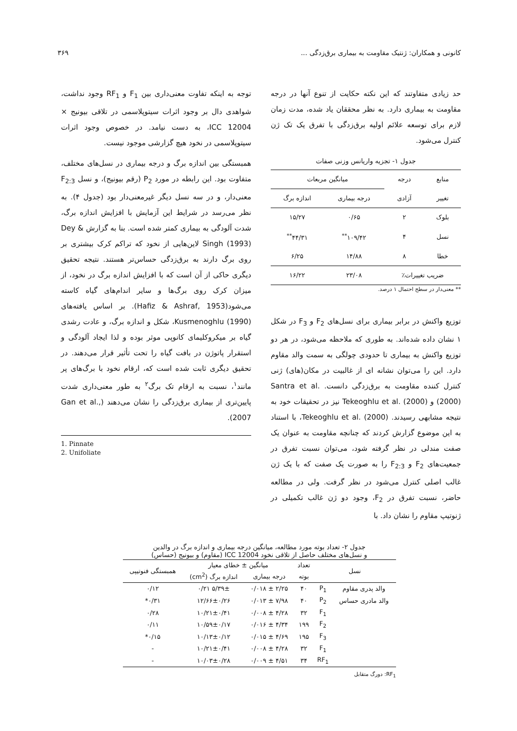کانونی و همکاران: ژنتیک مقاومت به بیماری برق‌زدگی ... ۳۶۹
حد زیادی متفاوتند که این نکته حکایت از تنوع آنها در درجه مقاومت به بیماری دارد. به نظر محققان یاد شده، مدت زمان لازم برای توسعه علائم اولیه برق‌زدگی با تفرق یک تک ژن کنترل می‌شود.
جدول ۱- تجزیه واریانس وزنی صفات
| منابع | درجه | میانگین مربعات | |
| تغییر | آزادی | درجه بیماری | اندازه برگ |
| بلوک | ۲ | ۰/۶۵ | ۱۵/۲۷ |
| نسل | ۴ | ۱۰۹/۴۲<sup>**</sup> | ۴۴/۳۱<sup>**</sup> |
| خطا | ۸ | ۱۴/۸۸ | ۶/۲۵ |
| ضریب تغییرات٪ | | ۲۳/۰۸ | ۱۶/۲۲ |
** معنی‌دار در سطح احتمال ۱ درصد.
توزیع واکنش در برابر بیماری برای نسل‌های F<sub>2</sub> و F<sub>3</sub> در شکل ۱ نشان داده شده‌اند. به طوری که ملاحظه می‌شود، در هر دو توزیع واکنش به بیماری تا حدودی چولگی به سمت والد مقاوم دارد. این را می‌توان نشانه ای از غالبیت در مکان(های) ژنی کنترل کننده مقاومت به برق‌زدگی دانست. Santra et al. (2000) و Tekeoghlu et al. (2000) نیز در تحقیقات خود به نتیجه مشابهی رسیدند. Tekeoghlu et al. (2000)، با استناد به این موضوع گزارش کردند که چنانچه مقاومت به عنوان یک صفت مندلی در نظر گرفته شود، می‌توان نسبت تفرق در جمعیت‌های F<sub>2</sub> و F<sub>2:3</sub> را به صورت یک صفت که با یک ژن غالب اصلی کنترل می‌شود در نظر گرفت. ولی در مطالعه حاضر، نسبت تفرق در F<sub>2</sub>، وجود دو ژن غالب تکمیلی در ژنوتیپ مقاوم را نشان داد. با
توجه به اینکه تفاوت معنی‌داری بین F<sub>1</sub> و RF<sub>1</sub> وجود نداشت، شواهدی دال بر وجود اثرات سیتوپلاسمی در تلاقی بیونیج × ICC 12004، به دست نیامد. در خصوص وجود اثرات سیتوپلاسمی در نخود هیچ گزارشی موجود نیست.
همبستگی بین اندازه برگ و درجه بیماری در نسل‌های مختلف، متفاوت بود. این رابطه در مورد P<sub>2</sub> (رقم بیونیج)، و نسل F<sub>2:3</sub> معنی‌دار، و در سه نسل دیگر غیرمعنی‌دار بود (جدول ۴). به نظر می‌رسد در شرایط این آزمایش با افزایش اندازه برگ، شدت آلودگی به بیماری کمتر شده است. بنا به گزارش Dey & Singh (1993) لاین‌هایی از نخود که تراکم کرک بیشتری بر روی برگ دارند به برق‌زدگی حساس‌تر هستند. نتیجه تحقیق دیگری حاکی از آن است که با افزایش اندازه برگ در نخود، از میزان کرک روی برگ‌ها و سایر اندام‌های گیاه کاسته می‌شود(Hafiz & Ashraf, 1953). بر اساس یافته‌های Kusmenoghlu (1990)، شکل و اندازه برگ، و عادت رشدی گیاه بر میکروکلیمای کانوپی موثر بوده و لذا ایجاد آلودگی و استقرار پاتوژن در بافت گیاه را تحت تأثیر قرار می‌دهند. در تحقیق دیگری ثابت شده است که، ارقام نخود با برگ‌های پر مانند<sup>۱</sup>، نسبت به ارقام تک برگ<sup>۲</sup> به طور معنی‌داری شدت پایین‌تری از بیماری برق‌زدگی را نشان می‌دهند (Gan et al., 2007).
1. Pinnate
2. Unifoliate
جدول ۲- تعداد بوته مورد مطالعه، میانگین درجه بیماری و اندازه برگ در والدین
و نسل‌های مختلف حاصل از تلاقی نخود ICC 12004 (مقاوم) و بیونیج (حساس)
| نسل | | تعداد | میانگین ± خطای معیار | | همبستگی فنوتیپی |
| | | بوته | درجه بیماری | اندازه برگ (cm<sup>2</sup>) | |
| والد پدری مقاوم | P<sub>1</sub> | ۴۰ | ۲/۲۵ ± ۰/۰۱۸ | ۵/۳۹± ۰/۲۱ | ۰/۱۲ |
| والد مادری حساس | P<sub>2</sub> | ۴۰ | ۷/۹۸ ± ۰/۰۱۳ | ۱۲/۶۶±۰/۲۶ | ۰/۳۱* |
| | F<sub>1</sub> | ۳۲ | ۴/۲۸ ± ۰/۰۰۸ | ۱۰/۲۱±۰/۴۱ | ۰/۲۸ |
| | F<sub>2</sub> | ۱۹۹ | ۴/۳۴ ± ۰/۰۱۶ | ۱۰/۵۹±۰/۱۷ | ۰/۱۱ |
| | F<sub>3</sub> | ۱۹۵ | ۴/۶۹ ± ۰/۰۱۵ | ۱۰/۱۳±۰/۱۲ | ۰/۱۵* |
| | F<sub>1</sub> | ۳۲ | ۴/۲۸ ± ۰/۰۰۸ | ۱۰/۲۱±۰/۴۱ | - |
| | RF<sub>1</sub> | ۳۴ | ۴/۵۱ ± ۰/۰۰۹ | ۱۰/۰۳±۰/۲۸ | - |
RF<sub>1</sub>: دورگ متقابل